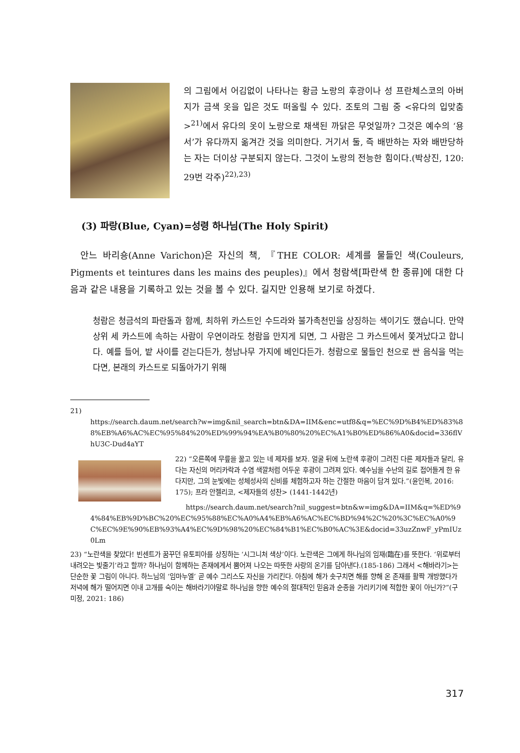의 그림에서 어김없이 나타나는 황금 노랑의 후광이나 성 프란체스코의 아버지가 금색 옷을 입은 것도 떠올릴 수 있다. 조토의 그림 중 <유다의 입맞춤><sup>21)</sup>에서 유다의 옷이 노랑으로 채색된 까닭은 무엇일까? 그것은 예수의 ‘용서’가 유다까지 옮겨간 것을 의미한다. 거기서 둘, 즉 배반하는 자와 배반당하는 자는 더이상 구분되지 않는다. 그것이 노랑의 전능한 힘이다.(박상진, 120: 29번 각주)<sup>22),23)</sup>
(3) 파랑(Blue, Cyan)=성령 하나님(The Holy Spirit)
안느 바리숑(Anne Varichon)은 자신의 책, 『THE COLOR: 세계를 물들인 색(Couleurs, Pigments et teintures dans les mains des peuples)』에서 청람색[파란색 한 종류]에 대한 다음과 같은 내용을 기록하고 있는 것을 볼 수 있다. 길지만 인용해 보기로 하겠다.
청람은 청금석의 파란돌과 함께, 최하위 카스트인 수드라와 불가촉천민을 상징하는 색이기도 했습니다. 만약 상위 세 카스트에 속하는 사람이 우연이라도 청람을 만지게 되면, 그 사람은 그 카스트에서 쫓겨났다고 합니다. 예를 들어, 밭 사이를 걷는다든가, 청남나무 가지에 베인다든가. 청람으로 물들인 천으로 싼 음식을 먹는다면, 본래의 카스트로 되돌아가기 위해
21)
https://search.daum.net/search?w=img&nil_search=btn&DA=IIM&enc=utf8&q=%EC%9D%B4%ED%83%88%EB%A6%AC%EC%95%84%20%ED%99%94%EA%B0%80%20%EC%A1%B0%ED%86%A0&docid=336flVhU3C-Dud4aYT
22) “오른쪽에 무릎을 꿇고 있는 네 제자를 보자. 얼굴 뒤에 노란색 후광이 그려진 다른 제자들과 달리, 유다는 자신의 머리카락과 수염 색깔처럼 어두운 후광이 그려져 있다. 예수님을 수난의 길로 접어들게 한 유다지만, 그의 눈빛에는 성체성사의 신비를 체험하고자 하는 간절한 마음이 담겨 있다.”(윤인복, 2016: 175); 프라 안젤리코, <제자들의 성찬> (1441-1442년)
https://search.daum.net/search?nil_suggest=btn&w=img&DA=IIM&q=%ED%94%84%EB%9D%BC%20%EC%95%88%EC%A0%A4%EB%A6%AC%EC%BD%94%2C%20%3C%EC%A0%9C%EC%9E%90%EB%93%A4%EC%9D%98%20%EC%84%B1%EC%B0%AC%3E&docid=33uzZnwF_yPmIUz0Lm
23) “노란색을 찾았다! 빈센트가 꿈꾸던 유토피아를 상징하는 ‘시그니처 색상’이다. 노란색은 그에게 하나님의 임재(臨在)를 뜻한다. ‘위로부터 내려오는 빛줄기’라고 할까? 하나님이 함께하는 존재에게서 뿜어져 나오는 따뜻한 사랑의 온기를 담아낸다.(185-186) 그래서 <해바라기>는 단순한 꽃 그림이 아니다. 하느님의 ‘임마누엘’ 곧 예수 그리스도 자신을 가리킨다. 아침에 해가 솟구치면 해를 향해 온 존재를 활짝 개방했다가 저녁에 해가 떨어지면 이내 고개를 숙이는 해바라기야말로 하나님을 향한 예수의 절대적인 믿음과 순종을 가리키기에 적합한 꽃이 아닌가?”(구미정, 2021: 186)
317